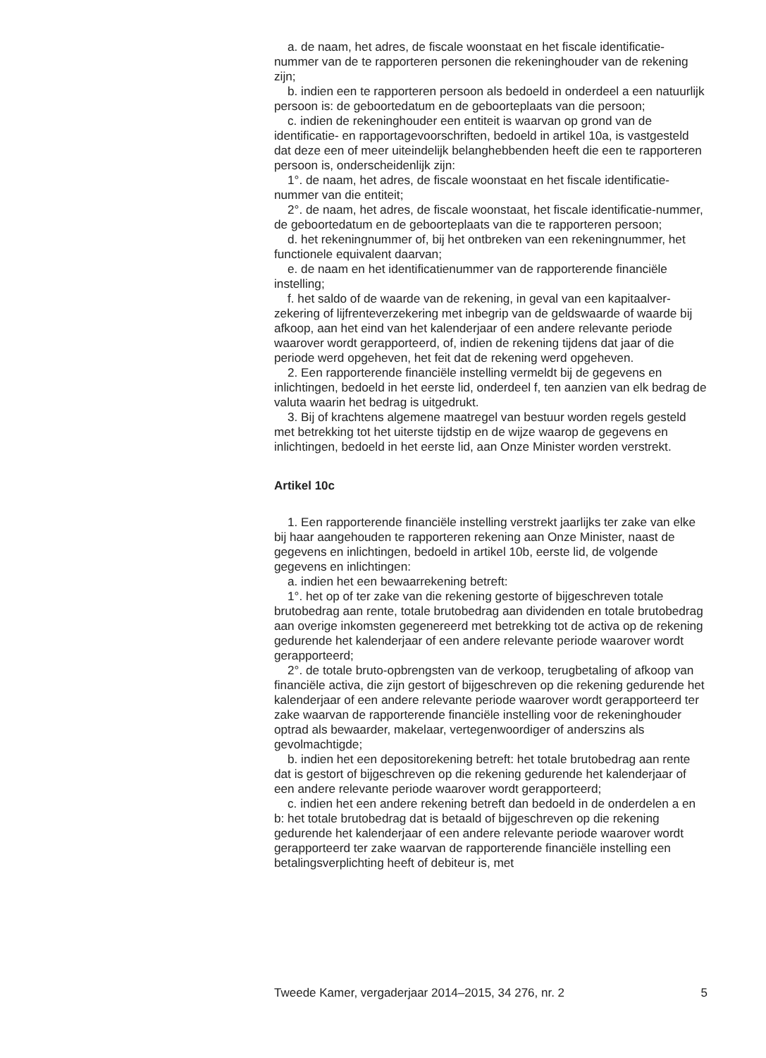a. de naam, het adres, de fiscale woonstaat en het fiscale identificatie-nummer van de te rapporteren personen die rekeninghouder van de rekening zijn;
b. indien een te rapporteren persoon als bedoeld in onderdeel a een natuurlijk persoon is: de geboortedatum en de geboorteplaats van die persoon;
c. indien de rekeninghouder een entiteit is waarvan op grond van de identificatie- en rapportagevoorschriften, bedoeld in artikel 10a, is vastgesteld dat deze een of meer uiteindelijk belanghebbenden heeft die een te rapporteren persoon is, onderscheidenlijk zijn:
1°. de naam, het adres, de fiscale woonstaat en het fiscale identificatie-nummer van die entiteit;
2°. de naam, het adres, de fiscale woonstaat, het fiscale identificatie-nummer, de geboortedatum en de geboorteplaats van die te rapporteren persoon;
d. het rekeningnummer of, bij het ontbreken van een rekeningnummer, het functionele equivalent daarvan;
e. de naam en het identificatienummer van de rapporterende financiële instelling;
f. het saldo of de waarde van de rekening, in geval van een kapitaalver-zekering of lijfrenteverzekering met inbegrip van de geldswaarde of waarde bij afkoop, aan het eind van het kalenderjaar of een andere relevante periode waarover wordt gerapporteerd, of, indien de rekening tijdens dat jaar of die periode werd opgeheven, het feit dat de rekening werd opgeheven.
2. Een rapporterende financiële instelling vermeldt bij de gegevens en inlichtingen, bedoeld in het eerste lid, onderdeel f, ten aanzien van elk bedrag de valuta waarin het bedrag is uitgedrukt.
3. Bij of krachtens algemene maatregel van bestuur worden regels gesteld met betrekking tot het uiterste tijdstip en de wijze waarop de gegevens en inlichtingen, bedoeld in het eerste lid, aan Onze Minister worden verstrekt.
Artikel 10c
1. Een rapporterende financiële instelling verstrekt jaarlijks ter zake van elke bij haar aangehouden te rapporteren rekening aan Onze Minister, naast de gegevens en inlichtingen, bedoeld in artikel 10b, eerste lid, de volgende gegevens en inlichtingen:
a. indien het een bewaarrekening betreft:
1°. het op of ter zake van die rekening gestorte of bijgeschreven totale brutobedrag aan rente, totale brutobedrag aan dividenden en totale brutobedrag aan overige inkomsten gegenereerd met betrekking tot de activa op de rekening gedurende het kalenderjaar of een andere relevante periode waarover wordt gerapporteerd;
2°. de totale bruto-opbrengsten van de verkoop, terugbetaling of afkoop van financiële activa, die zijn gestort of bijgeschreven op die rekening gedurende het kalenderjaar of een andere relevante periode waarover wordt gerapporteerd ter zake waarvan de rapporterende financiële instelling voor de rekeninghouder optrad als bewaarder, makelaar, vertegenwoordiger of anderszins als gevolmachtigde;
b. indien het een depositorekening betreft: het totale brutobedrag aan rente dat is gestort of bijgeschreven op die rekening gedurende het kalenderjaar of een andere relevante periode waarover wordt gerapporteerd;
c. indien het een andere rekening betreft dan bedoeld in de onderdelen a en b: het totale brutobedrag dat is betaald of bijgeschreven op die rekening gedurende het kalenderjaar of een andere relevante periode waarover wordt gerapporteerd ter zake waarvan de rapporterende financiële instelling een betalingsverplichting heeft of debiteur is, met
Tweede Kamer, vergaderjaar 2014–2015, 34 276, nr. 2 5